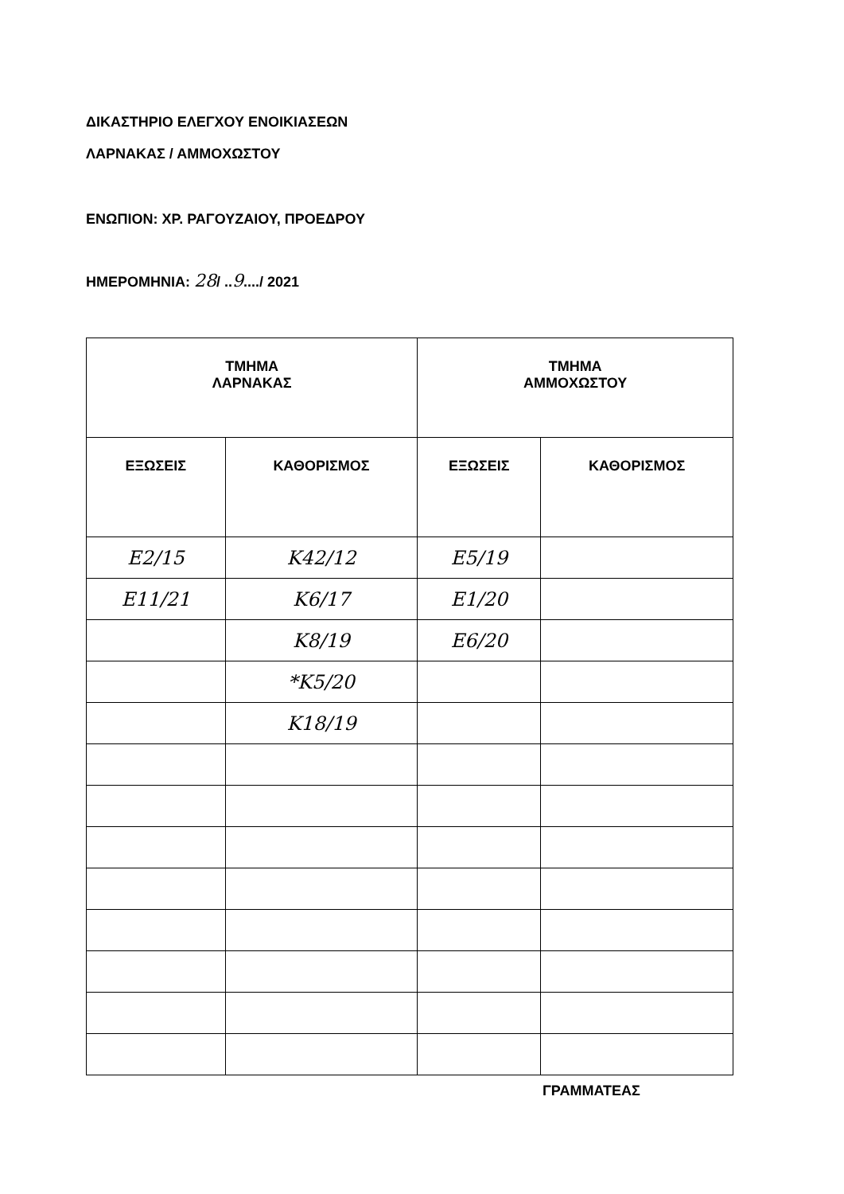ΔΙΚΑΣΤΗΡΙΟ ΕΛΕΓΧΟΥ ΕΝΟΙΚΙΑΣΕΩΝ
ΛΑΡΝΑΚΑΣ / ΑΜΜΟΧΩΣΤΟΥ
ΕΝΩΠΙΟΝ: ΧΡ. ΡΑΓΟΥΖΑΙΟΥ, ΠΡΟΕΔΡΟΥ
ΗΜΕΡΟΜΗΝΙΑ: 28/ ..9..../ 2021
| ΤΜΗΜΑ ΛΑΡΝΑΚΑΣ | | ΤΜΗΜΑ ΑΜΜΟΧΩΣΤΟΥ | |
| --- | --- | --- | --- |
| ΕΞΩΣΕΙΣ | ΚΑΘΟΡΙΣΜΟΣ | ΕΞΩΣΕΙΣ | ΚΑΘΟΡΙΣΜΟΣ |
| Ε2/15 | Κ42/12 | Ε5/19 | |
| Ε11/21 | Κ6/17 | Ε1/20 | |
| | Κ8/19 | Ε6/20 | |
| | *Κ5/20 | | |
| | Κ18/19 | | |
ΓΡΑΜΜΑΤΕΑΣ